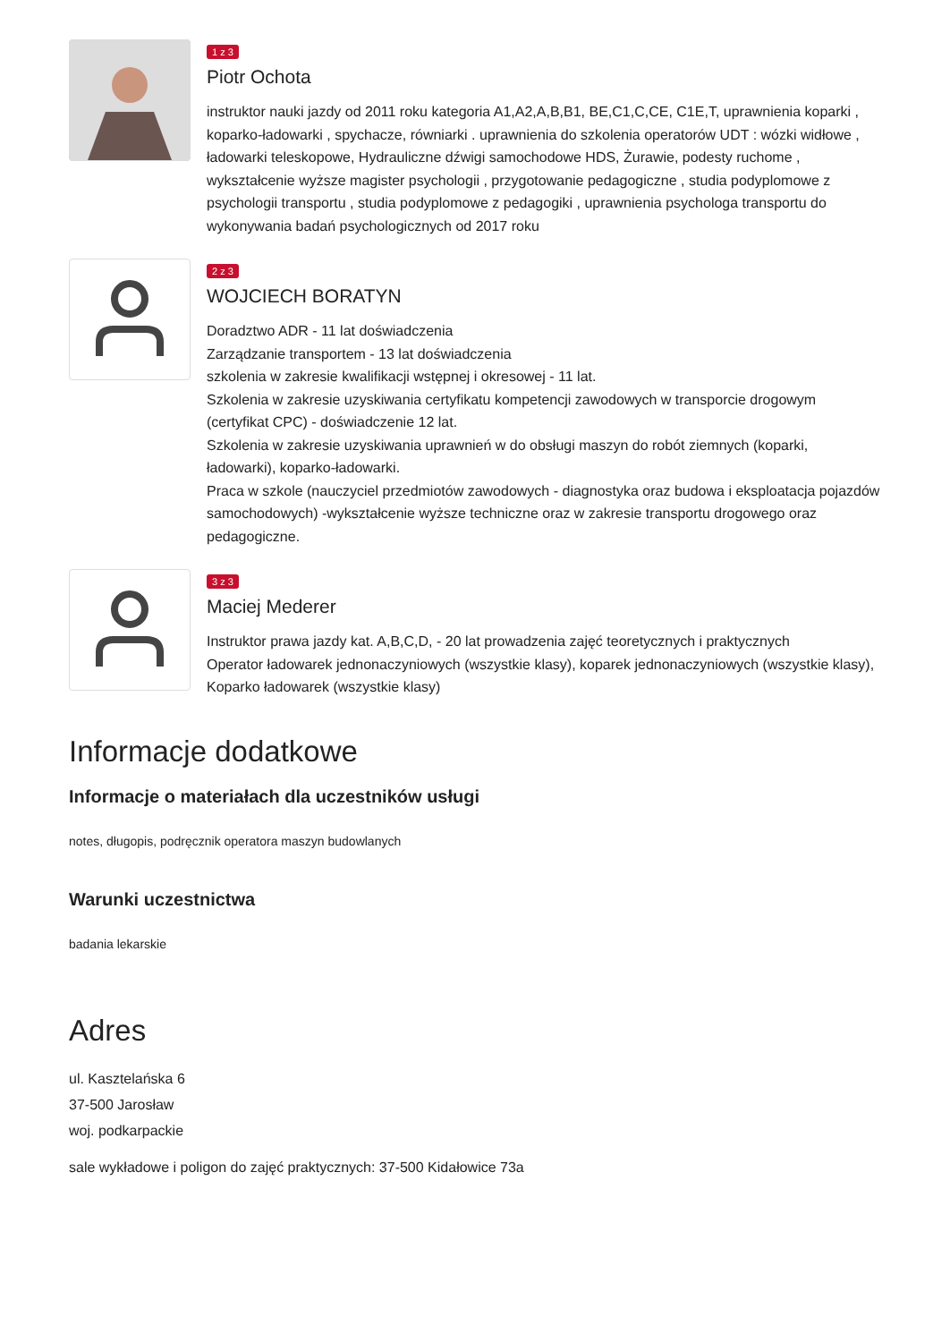1 z 3
Piotr Ochota
instruktor nauki jazdy od 2011 roku kategoria A1,A2,A,B,B1, BE,C1,C,CE, C1E,T, uprawnienia koparki , koparko-ładowarki , spychacze, równiarki . uprawnienia do szkolenia operatorów UDT : wózki widłowe , ładowarki teleskopowe, Hydrauliczne dźwigi samochodowe HDS, Żurawie, podesty ruchome , wykształcenie wyższe magister psychologii , przygotowanie pedagogiczne , studia podyplomowe z psychologii transportu , studia podyplomowe z pedagogiki , uprawnienia psychologa transportu do wykonywania badań psychologicznych od 2017 roku
2 z 3
WOJCIECH BORATYN
Doradztwo ADR - 11 lat doświadczenia
Zarządzanie transportem - 13 lat doświadczenia
szkolenia w zakresie kwalifikacji wstępnej i okresowej - 11 lat.
Szkolenia w zakresie uzyskiwania certyfikatu kompetencji zawodowych w transporcie drogowym (certyfikat CPC) - doświadczenie 12 lat.
Szkolenia w zakresie uzyskiwania uprawnień w do obsługi maszyn do robót ziemnych (koparki, ładowarki), koparko-ładowarki.
Praca w szkole (nauczyciel przedmiotów zawodowych - diagnostyka oraz budowa i eksploatacja pojazdów samochodowych) -wykształcenie wyższe techniczne oraz w zakresie transportu drogowego oraz pedagogiczne.
3 z 3
Maciej Mederer
Instruktor prawa jazdy kat. A,B,C,D, - 20 lat prowadzenia zajęć teoretycznych i praktycznych
Operator ładowarek jednonaczyniowych (wszystkie klasy), koparek jednonaczyniowych (wszystkie klasy),
Koparko ładowarek (wszystkie klasy)
Informacje dodatkowe
Informacje o materiałach dla uczestników usługi
notes, długopis, podręcznik operatora maszyn budowlanych
Warunki uczestnictwa
badania lekarskie
Adres
ul. Kasztelańska 6
37-500 Jarosław
woj. podkarpackie
sale wykładowe i poligon do zajęć praktycznych: 37-500 Kidałowice 73a